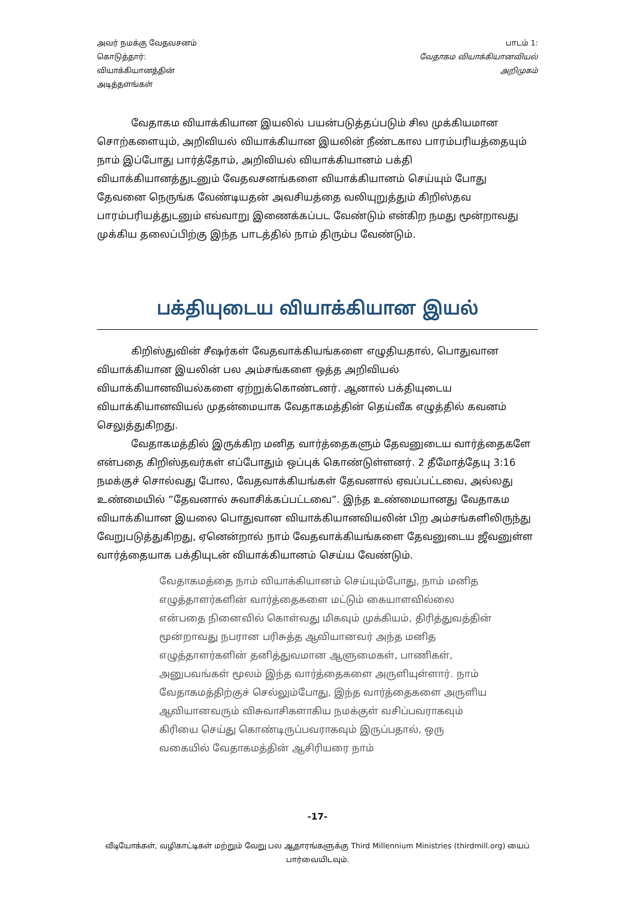அவர் நமக்கு வேதவசனம்
கொடுத்தார்:
வியாக்கியானத்தின்
அடித்தளங்கள்
பாடம் 1:
வேதாகம வியாக்கியானவியல்
அறிமுகம்
வேதாகம வியாக்கியான இயலில் பயன்படுத்தப்படும் சில முக்கியமான சொற்களையும், அறிவியல் வியாக்கியான இயலின் நீண்டகால பாரம்பரியத்தையும் நாம் இப்போது பார்த்தோம், அறிவியல் வியாக்கியானம் பக்தி வியாக்கியானத்துடனும் வேதவசனங்களை வியாக்கியானம் செய்யும் போது தேவனை நெருங்க வேண்டியதன் அவசியத்தை வலியுறுத்தும் கிறிஸ்தவ பாரம்பரியத்துடனும் எவ்வாறு இணைக்கப்பட வேண்டும் என்கிற நமது மூன்றாவது முக்கிய தலைப்பிற்கு இந்த பாடத்தில் நாம் திரும்ப வேண்டும்.
பக்தியுடைய வியாக்கியான இயல்
கிறிஸ்துவின் சீஷர்கள் வேதவாக்கியங்களை எழுதியதால், பொதுவான வியாக்கியான இயலின் பல அம்சங்களை ஒத்த அறிவியல் வியாக்கியானவியல்களை ஏற்றுக்கொண்டனர். ஆனால் பக்தியுடைய வியாக்கியானவியல் முதன்மையாக வேதாகமத்தின் தெய்வீக எழுத்தில் கவனம் செலுத்துகிறது.
வேதாகமத்தில் இருக்கிற மனித வார்த்தைகளும் தேவனுடைய வார்த்தைகளே என்பதை கிறிஸ்தவர்கள் எப்போதும் ஒப்புக் கொண்டுள்ளனர். 2 தீமோத்தேயு 3:16 நமக்குச் சொல்வது போல, வேதவாக்கியங்கள் தேவனால் ஏவப்பட்டவை, அல்லது உண்மையில் ”தேவனால் சுவாசிக்கப்பட்டவை”. இந்த உண்மையானது வேதாகம வியாக்கியான இயலை பொதுவான வியாக்கியானவியலின் பிற அம்சங்களிலிருந்து வேறுபடுத்துகிறது, ஏனென்றால் நாம் வேதவாக்கியங்களை தேவனுடைய ஜீவனுள்ள வார்த்தையாக பக்தியுடன் வியாக்கியானம் செய்ய வேண்டும்.
வேதாகமத்தை நாம் வியாக்கியானம் செய்யும்போது, நாம் மனித எழுத்தாளர்களின் வார்த்தைகளை மட்டும் கையாளவில்லை என்பதை நினைவில் கொள்வது மிகவும் முக்கியம், திரித்துவத்தின் மூன்றாவது நபரான பரிசுத்த ஆவியானவர் அந்த மனித எழுத்தாளர்களின் தனித்துவமான ஆளுமைகள், பாணிகள், அனுபவங்கள் மூலம் இந்த வார்த்தைகளை அருளியுள்ளார். நாம் வேதாகமத்திற்குச் செல்லும்போது, இந்த வார்த்தைகளை அருளிய ஆவியானவரும் விசுவாசிகளாகிய நமக்குள் வசிப்பவராகவும் கிரியை செய்து கொண்டிருப்பவராகவும் இருப்பதால், ஒரு வகையில் வேதாகமத்தின் ஆசிரியரை நாம்
-17-
வீடியோக்கள், வழிகாட்டிகள் மற்றும் வேறு பல ஆதாரங்களுக்கு Third Millennium Ministries (thirdmill.org) யைப் பார்வையிடவும்.